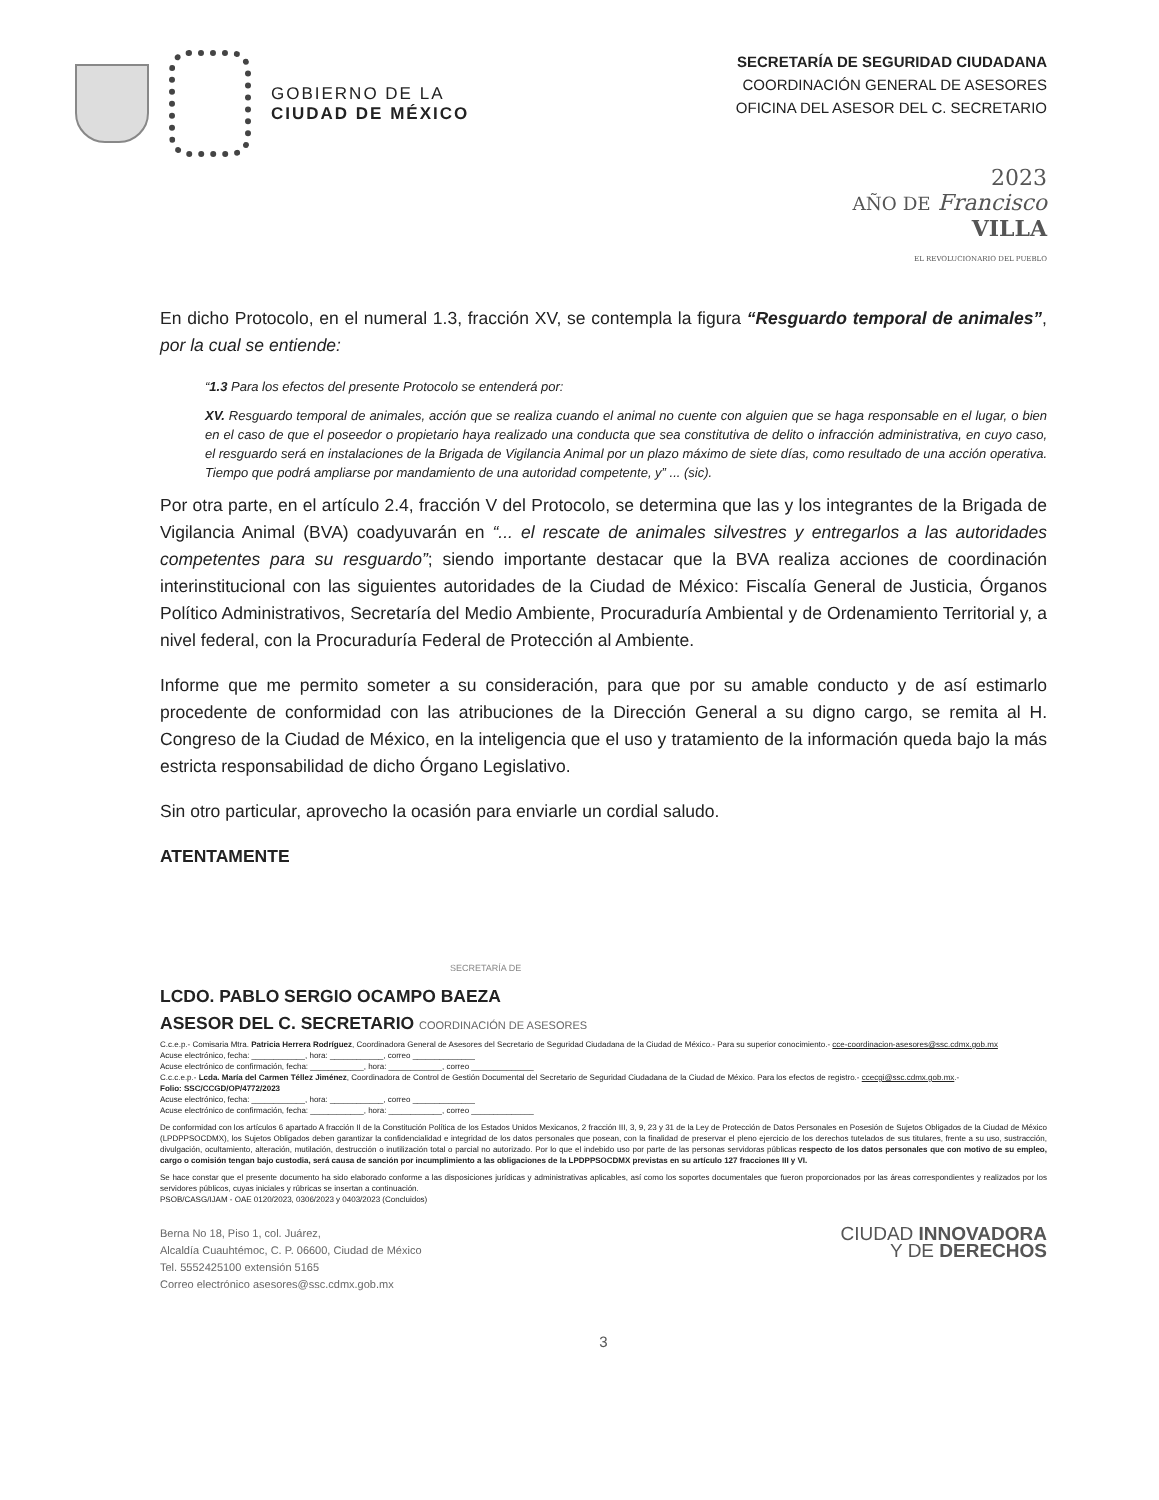GOBIERNO DE LA
CIUDAD DE MÉXICO
SECRETARÍA DE SEGURIDAD CIUDADANA
COORDINACIÓN GENERAL DE ASESORES
OFICINA DEL ASESOR DEL C. SECRETARIO
2023
AÑO DE Francisco
VILLA
EL REVOLUCIONARIO DEL PUEBLO
En dicho Protocolo, en el numeral 1.3, fracción XV, se contempla la figura “Resguardo temporal de animales”, por la cual se entiende:
“1.3 Para los efectos del presente Protocolo se entenderá por:
XV. Resguardo temporal de animales, acción que se realiza cuando el animal no cuente con alguien que se haga responsable en el lugar, o bien en el caso de que el poseedor o propietario haya realizado una conducta que sea constitutiva de delito o infracción administrativa, en cuyo caso, el resguardo será en instalaciones de la Brigada de Vigilancia Animal por un plazo máximo de siete días, como resultado de una acción operativa. Tiempo que podrá ampliarse por mandamiento de una autoridad competente, y” ... (sic).
Por otra parte, en el artículo 2.4, fracción V del Protocolo, se determina que las y los integrantes de la Brigada de Vigilancia Animal (BVA) coadyuvarán en “... el rescate de animales silvestres y entregarlos a las autoridades competentes para su resguardo”; siendo importante destacar que la BVA realiza acciones de coordinación interinstitucional con las siguientes autoridades de la Ciudad de México: Fiscalía General de Justicia, Órganos Político Administrativos, Secretaría del Medio Ambiente, Procuraduría Ambiental y de Ordenamiento Territorial y, a nivel federal, con la Procuraduría Federal de Protección al Ambiente.
Informe que me permito someter a su consideración, para que por su amable conducto y de así estimarlo procedente de conformidad con las atribuciones de la Dirección General a su digno cargo, se remita al H. Congreso de la Ciudad de México, en la inteligencia que el uso y tratamiento de la información queda bajo la más estricta responsabilidad de dicho Órgano Legislativo.
Sin otro particular, aprovecho la ocasión para enviarle un cordial saludo.
ATENTAMENTE
SECRETARÍA DE
LCDO. PABLO SERGIO OCAMPO BAEZA
ASESOR DEL C. SECRETARIO COORDINACIÓN DE ASESORES
C.c.e.p.- Comisaria Mtra. Patricia Herrera Rodríguez, Coordinadora General de Asesores del Secretario de Seguridad Ciudadana de la Ciudad de México.- Para su superior conocimiento.- cce-coordinacion-asesores@ssc.cdmx.gob.mx
Acuse electrónico, fecha: ____________, hora: ____________, correo ______________
Acuse electrónico de confirmación, fecha: ____________, hora: ____________, correo ______________
C.c.c.e.p.- Lcda. María del Carmen Téllez Jiménez, Coordinadora de Control de Gestión Documental del Secretario de Seguridad Ciudadana de la Ciudad de México. Para los efectos de registro.- ccecgi@ssc.cdmx.gob.mx.-
Folio: SSC/CCGD/OP/4772/2023
Acuse electrónico, fecha: ____________, hora: ____________, correo ______________
Acuse electrónico de confirmación, fecha: ____________, hora: ____________, correo ______________
De conformidad con los artículos 6 apartado A fracción II de la Constitución Política de los Estados Unidos Mexicanos, 2 fracción III, 3, 9, 23 y 31 de la Ley de Protección de Datos Personales en Posesión de Sujetos Obligados de la Ciudad de México (LPDPPSOCDMX), los Sujetos Obligados deben garantizar la confidencialidad e integridad de los datos personales que posean, con la finalidad de preservar el pleno ejercicio de los derechos tutelados de sus titulares, frente a su uso, sustracción, divulgación, ocultamiento, alteración, mutilación, destrucción o inutilización total o parcial no autorizado. Por lo que el indebido uso por parte de las personas servidoras públicas respecto de los datos personales que con motivo de su empleo, cargo o comisión tengan bajo custodia, será causa de sanción por incumplimiento a las obligaciones de la LPDPPSOCDMX previstas en su artículo 127 fracciones III y VI.
Se hace constar que el presente documento ha sido elaborado conforme a las disposiciones jurídicas y administrativas aplicables, así como los soportes documentales que fueron proporcionados por las áreas correspondientes y realizados por los servidores públicos, cuyas iniciales y rúbricas se insertan a continuación.
PSOB/CASG/IJAM - OAE 0120/2023, 0306/2023 y 0403/2023 (Concluidos)
Berna No 18, Piso 1, col. Juárez,
Alcaldía Cuauhtémoc, C. P. 06600, Ciudad de México
Tel. 5552425100 extensión 5165
Correo electrónico asesores@ssc.cdmx.gob.mx
CIUDAD INNOVADORA
Y DE DERECHOS
3